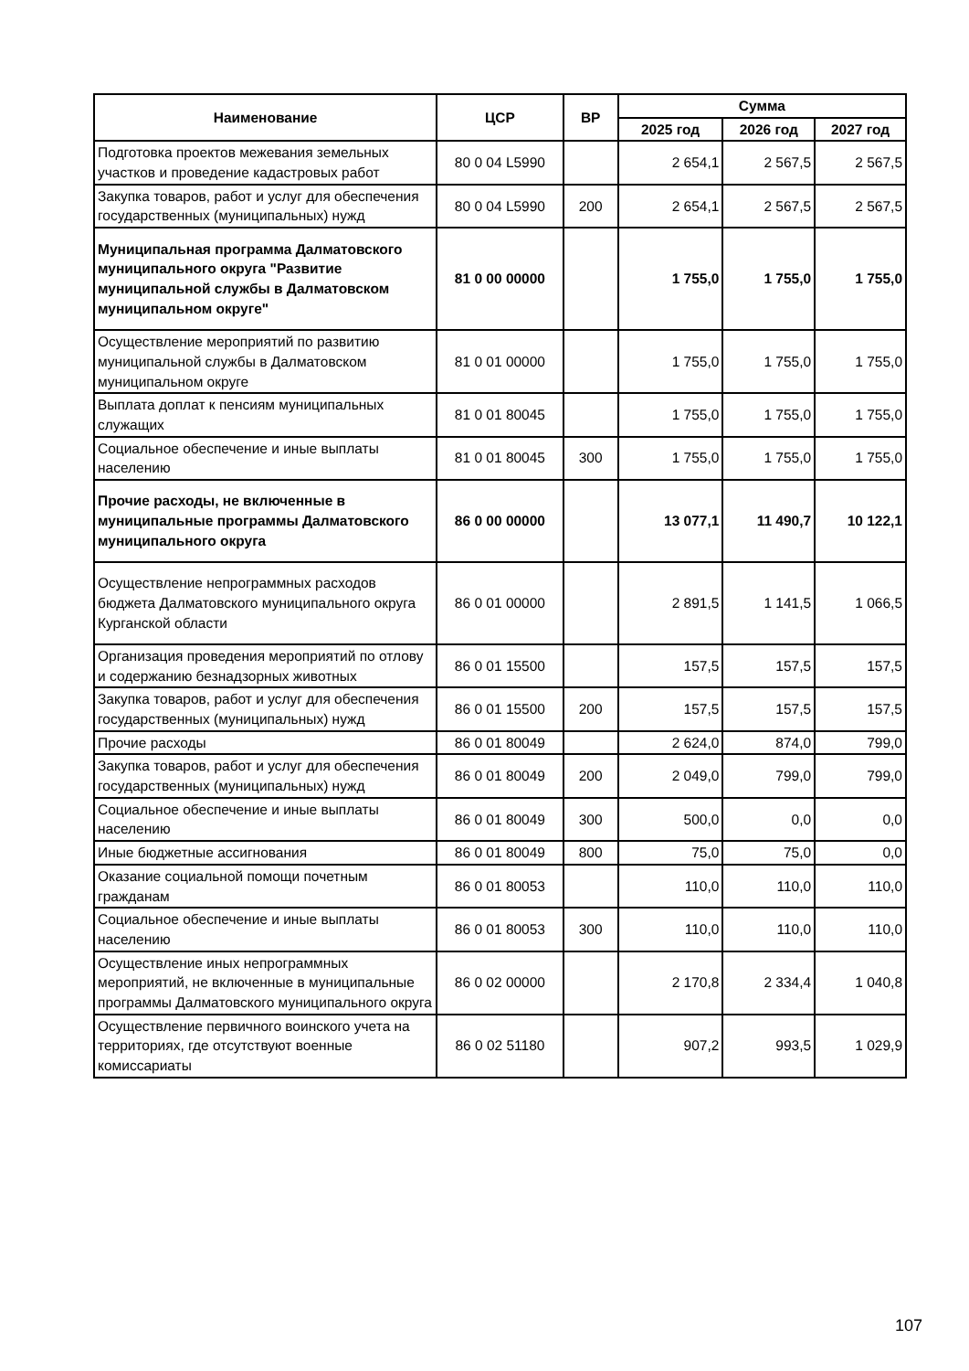| Наименование | ЦСР | ВР | Сумма | | |
| --- | --- | --- | --- | --- | --- |
| | | | 2025 год | 2026 год | 2027 год |
| Подготовка проектов межевания земельных участков и проведение кадастровых работ | 80 0 04 L5990 | | 2 654,1 | 2 567,5 | 2 567,5 |
| Закупка товаров, работ и услуг для обеспечения государственных (муниципальных) нужд | 80 0 04 L5990 | 200 | 2 654,1 | 2 567,5 | 2 567,5 |
| Муниципальная программа Далматовского муниципального округа "Развитие муниципальной службы в Далматовском муниципальном округе" | 81 0 00 00000 | | 1 755,0 | 1 755,0 | 1 755,0 |
| Осуществление мероприятий по развитию муниципальной службы в Далматовском муниципальном округе | 81 0 01 00000 | | 1 755,0 | 1 755,0 | 1 755,0 |
| Выплата доплат к пенсиям муниципальных служащих | 81 0 01 80045 | | 1 755,0 | 1 755,0 | 1 755,0 |
| Социальное обеспечение и иные выплаты населению | 81 0 01 80045 | 300 | 1 755,0 | 1 755,0 | 1 755,0 |
| Прочие расходы, не включенные в муниципальные программы Далматовского муниципального округа | 86 0 00 00000 | | 13 077,1 | 11 490,7 | 10 122,1 |
| Осуществление непрограммных расходов бюджета Далматовского муниципального округа Курганской области | 86 0 01 00000 | | 2 891,5 | 1 141,5 | 1 066,5 |
| Организация проведения мероприятий по отлову и содержанию безнадзорных животных | 86 0 01 15500 | | 157,5 | 157,5 | 157,5 |
| Закупка товаров, работ и услуг для обеспечения государственных (муниципальных) нужд | 86 0 01 15500 | 200 | 157,5 | 157,5 | 157,5 |
| Прочие расходы | 86 0 01 80049 | | 2 624,0 | 874,0 | 799,0 |
| Закупка товаров, работ и услуг для обеспечения государственных (муниципальных) нужд | 86 0 01 80049 | 200 | 2 049,0 | 799,0 | 799,0 |
| Социальное обеспечение и иные выплаты населению | 86 0 01 80049 | 300 | 500,0 | 0,0 | 0,0 |
| Иные бюджетные ассигнования | 86 0 01 80049 | 800 | 75,0 | 75,0 | 0,0 |
| Оказание социальной помощи почетным гражданам | 86 0 01 80053 | | 110,0 | 110,0 | 110,0 |
| Социальное обеспечение и иные выплаты населению | 86 0 01 80053 | 300 | 110,0 | 110,0 | 110,0 |
| Осуществление иных непрограммных мероприятий, не включенные в муниципальные программы Далматовского муниципального округа | 86 0 02 00000 | | 2 170,8 | 2 334,4 | 1 040,8 |
| Осуществление первичного воинского учета на территориях, где отсутствуют военные комиссариаты | 86 0 02 51180 | | 907,2 | 993,5 | 1 029,9 |
107